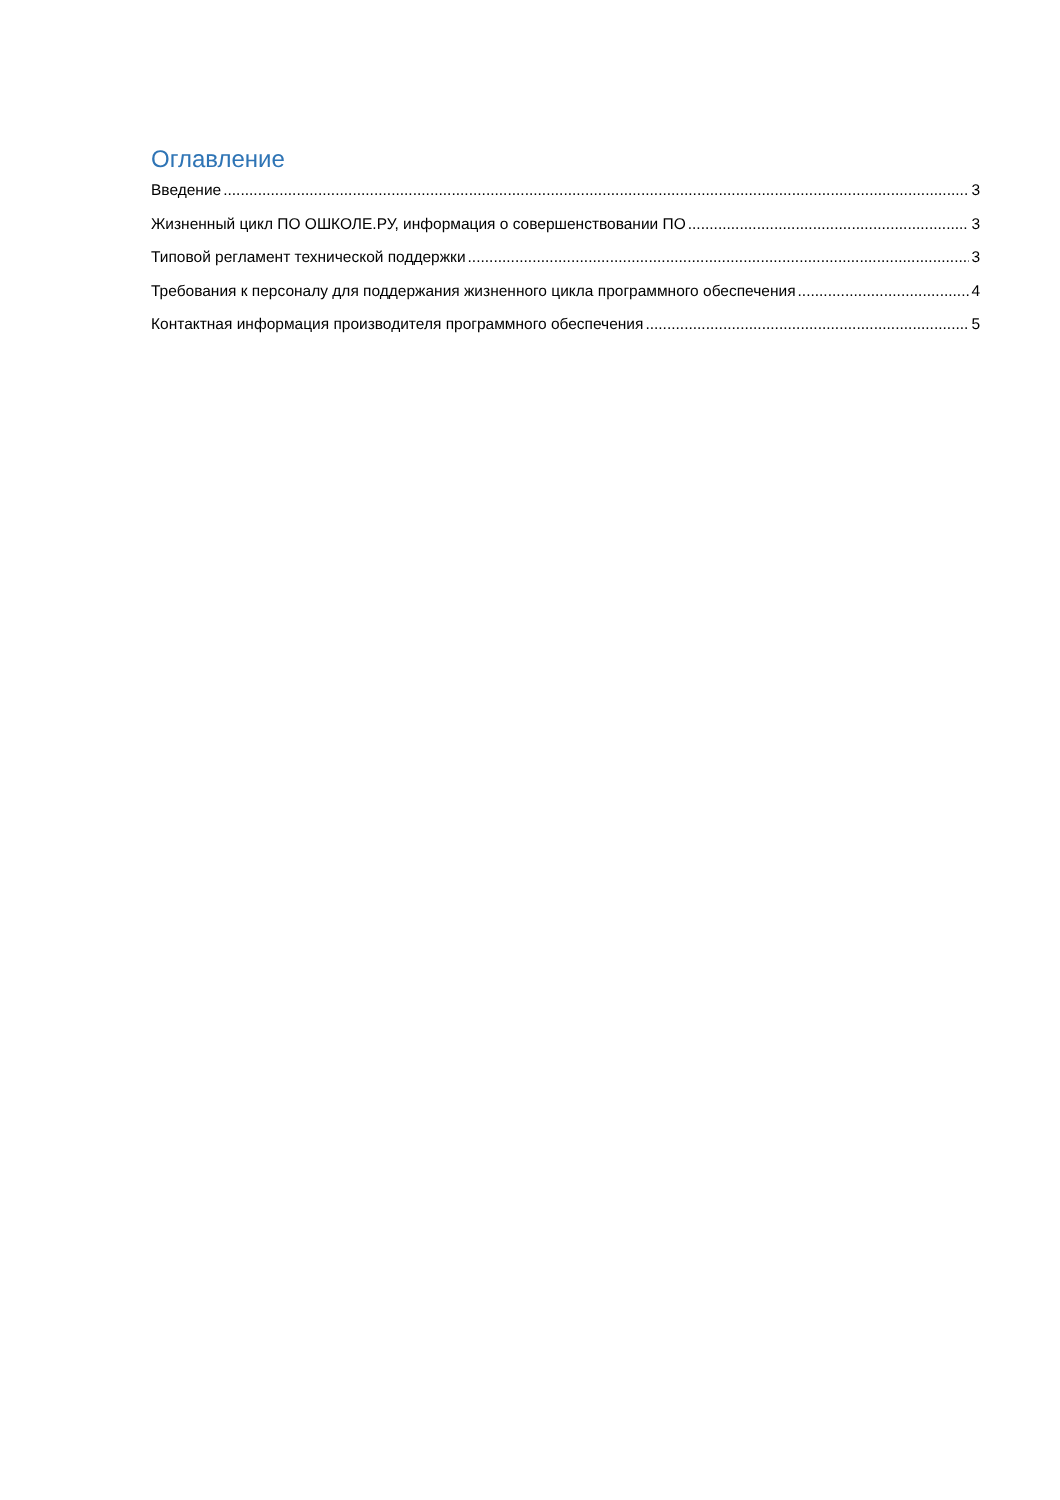Оглавление
Введение 3
Жизненный цикл ПО ОШКОЛЕ.РУ, информация о совершенствовании ПО 3
Типовой регламент технической поддержки 3
Требования к персоналу для поддержания жизненного цикла программного обеспечения 4
Контактная информация производителя программного обеспечения 5